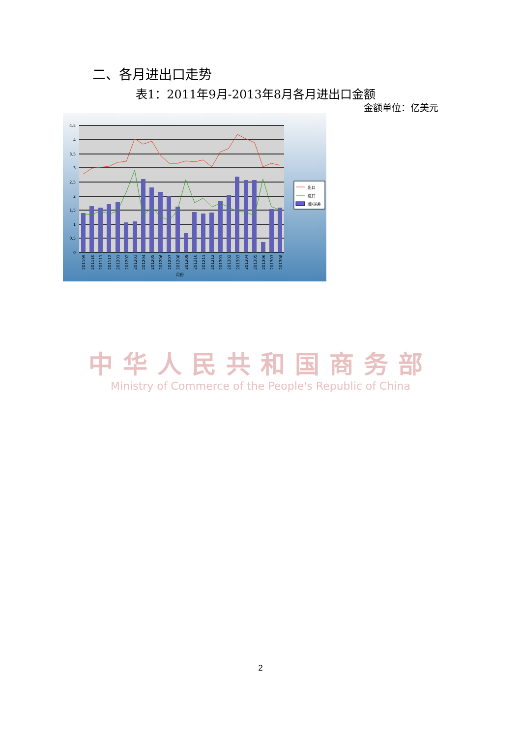二、各月进出口走势
表1：2011年9月-2013年8月各月进出口金额
金额单位：亿美元
4.5
4
3.5
3
2.5
2
1.5
1
0.5
0
201109
201110
201111
201112
201201
201202
201203
201204
201205
201206
201207
201208
201209
201210
201211
201212
201301
201302
201303
201304
201305
201306
201307
201308
月份
出口
进口
顺/逆差
中华人民共和国商务部
Ministry of Commerce of the People's Republic of China
2